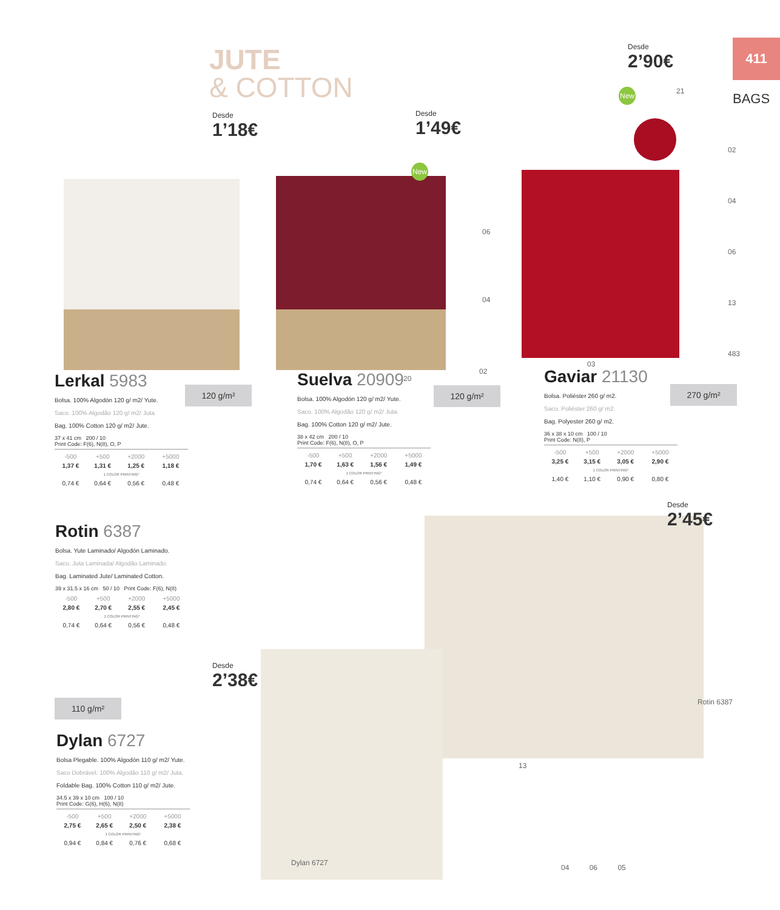JUTE
& COTTON
411
BAGS
Desde
1’18€
Desde
1’49€
Desde
2’90€
Desde
2’45€
Desde
2’38€
21
02
04
06
13
483
06
04
02
03
20
13
04 06 05
Dylan 6727
Rotin 6387
New
New
120 g/m² 120 g/m² 270 g/m²
110 g/m²
Lerkal 5983
Bolsa. 100% Algodón 120 g/ m2/ Yute.
Saco. 100% Algodão 120 g/ m2/ Juta.
Bag. 100% Cotton 120 g/ m2/ Jute.
37 x 41 cm 200 / 10
Print Code: F(6), N(8), O, P
| -500 | +500 | +2000 | +5000 |
| --- | --- | --- | --- |
| 1,37 € | 1,31 € | 1,25 € | 1,18 € |
| 1 COLOR PRINTING* | | | |
| 0,74 € | 0,64 € | 0,56 € | 0,48 € |
Suelva 20909
Bolsa. 100% Algodón 120 g/ m2/ Yute.
Saco. 100% Algodão 120 g/ m2/ Juta.
Bag. 100% Cotton 120 g/ m2/ Jute.
38 x 42 cm 200 / 10
Print Code: F(6), N(8), O, P
| -500 | +500 | +2000 | +5000 |
| --- | --- | --- | --- |
| 1,70 € | 1,63 € | 1,56 € | 1,49 € |
| 1 COLOR PRINTING* | | | |
| 0,74 € | 0,64 € | 0,56 € | 0,48 € |
Gaviar 21130
Bolsa. Poliéster 260 g/ m2.
Saco. Poliéster 260 g/ m2.
Bag. Polyester 260 g/ m2.
36 x 38 x 10 cm 100 / 10
Print Code: N(8), P
| -500 | +500 | +2000 | +5000 |
| --- | --- | --- | --- |
| 3,25 € | 3,15 € | 3,05 € | 2,90 € |
| 1 COLOR PRINTING* | | | |
| 1,40 € | 1,10 € | 0,90 € | 0,80 € |
Rotin 6387
Bolsa. Yute Laminado/ Algodón Laminado.
Saco. Juta Laminada/ Algodão Laminado.
Bag. Laminated Jute/ Laminated Cotton.
39 x 31.5 x 16 cm 50 / 10 Print Code: F(6), N(8)
| -500 | +500 | +2000 | +5000 |
| --- | --- | --- | --- |
| 2,80 € | 2,70 € | 2,55 € | 2,45 € |
| 1 COLOR PRINTING* | | | |
| 0,74 € | 0,64 € | 0,56 € | 0,48 € |
Dylan 6727
Bolsa Plegable. 100% Algodón 110 g/ m2/ Yute.
Saco Dobrável. 100% Algodão 110 g/ m2/ Juta.
Foldable Bag. 100% Cotton 110 g/ m2/ Jute.
34.5 x 39 x 10 cm 100 / 10
Print Code: G(6), H(6), N(8)
| -500 | +500 | +2000 | +5000 |
| --- | --- | --- | --- |
| 2,75 € | 2,65 € | 2,50 € | 2,38 € |
| 1 COLOR PRINTING* | | | |
| 0,94 € | 0,84 € | 0,76 € | 0,68 € |